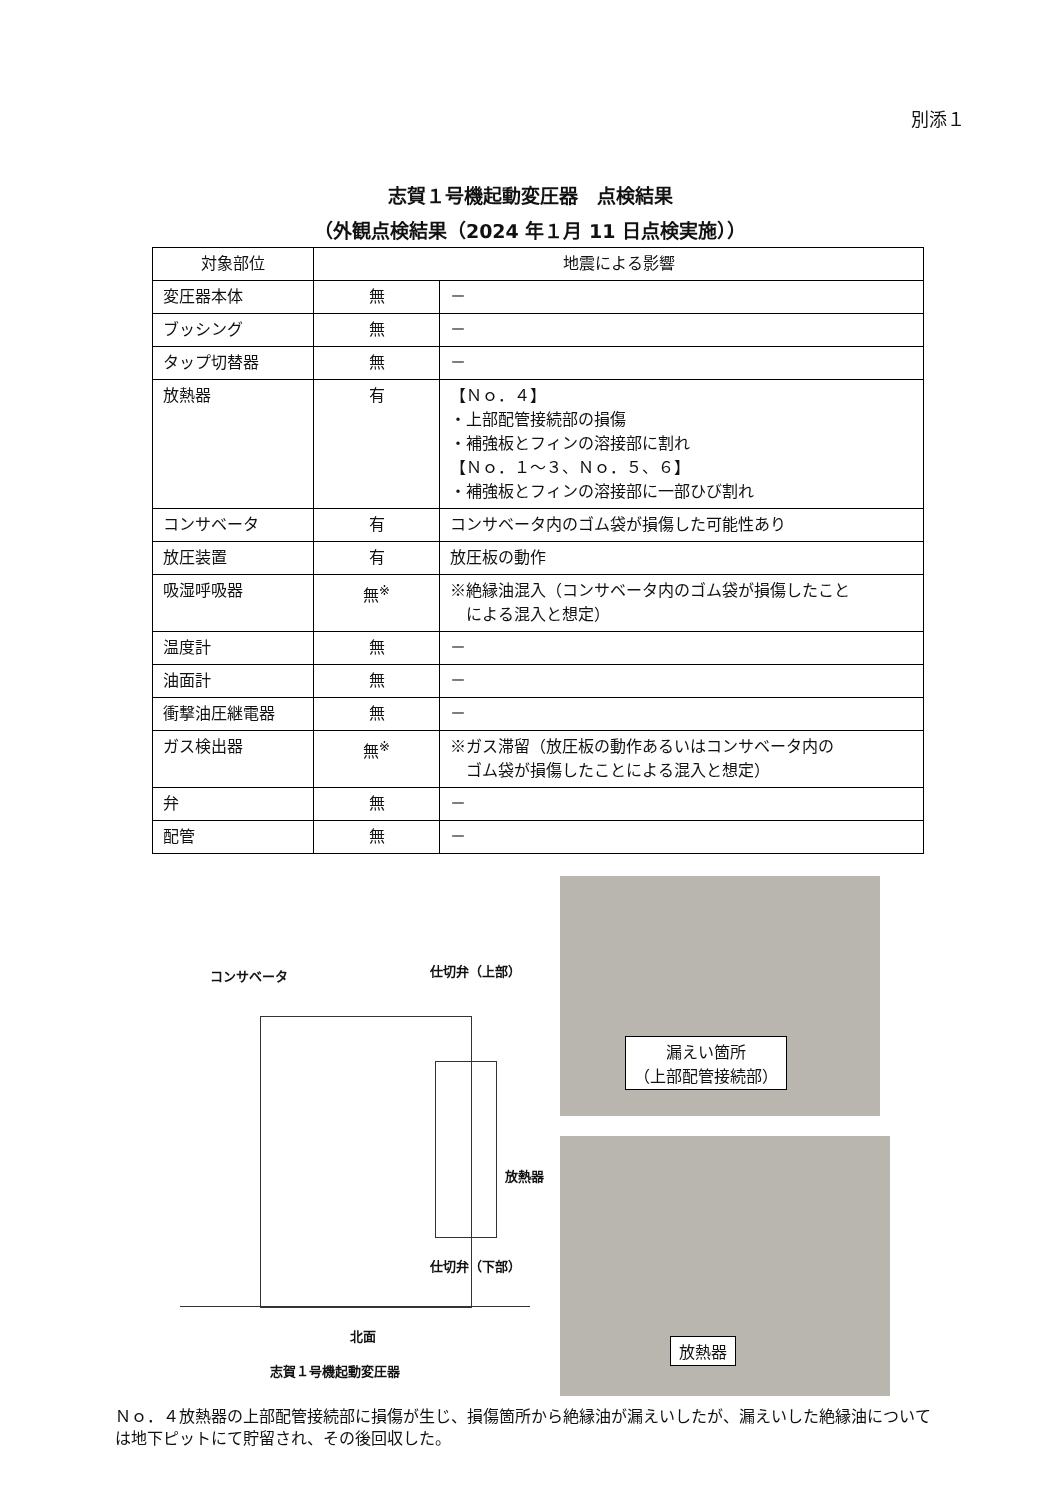別添１
志賀１号機起動変圧器　点検結果
（外観点検結果（2024 年１月 11 日点検実施））
| 対象部位 | 地震による影響 | |
| --- | --- | --- |
| 変圧器本体 | 無 | － |
| ブッシング | 無 | － |
| タップ切替器 | 無 | － |
| 放熱器 | 有 | 【Ｎｏ．４】 ・上部配管接続部の損傷 ・補強板とフィンの溶接部に割れ 【Ｎｏ．１～３、Ｎｏ．５、６】 ・補強板とフィンの溶接部に一部ひび割れ |
| コンサベータ | 有 | コンサベータ内のゴム袋が損傷した可能性あり |
| 放圧装置 | 有 | 放圧板の動作 |
| 吸湿呼吸器 | 無<sup>※</sup> | ※絶縁油混入（コンサベータ内のゴム袋が損傷したこと による混入と想定） |
| 温度計 | 無 | － |
| 油面計 | 無 | － |
| 衝撃油圧継電器 | 無 | － |
| ガス検出器 | 無<sup>※</sup> | ※ガス滞留（放圧板の動作あるいはコンサベータ内の ゴム袋が損傷したことによる混入と想定） |
| 弁 | 無 | － |
| 配管 | 無 | － |
コンサベータ 仕切弁（上部）
放熱器
仕切弁（下部）
北面
志賀１号機起動変圧器
漏えい箇所
（上部配管接続部）
放熱器
Ｎｏ．４放熱器の上部配管接続部に損傷が生じ、損傷箇所から絶縁油が漏えいしたが、漏えいした絶縁油については地下ピットにて貯留され、その後回収した。